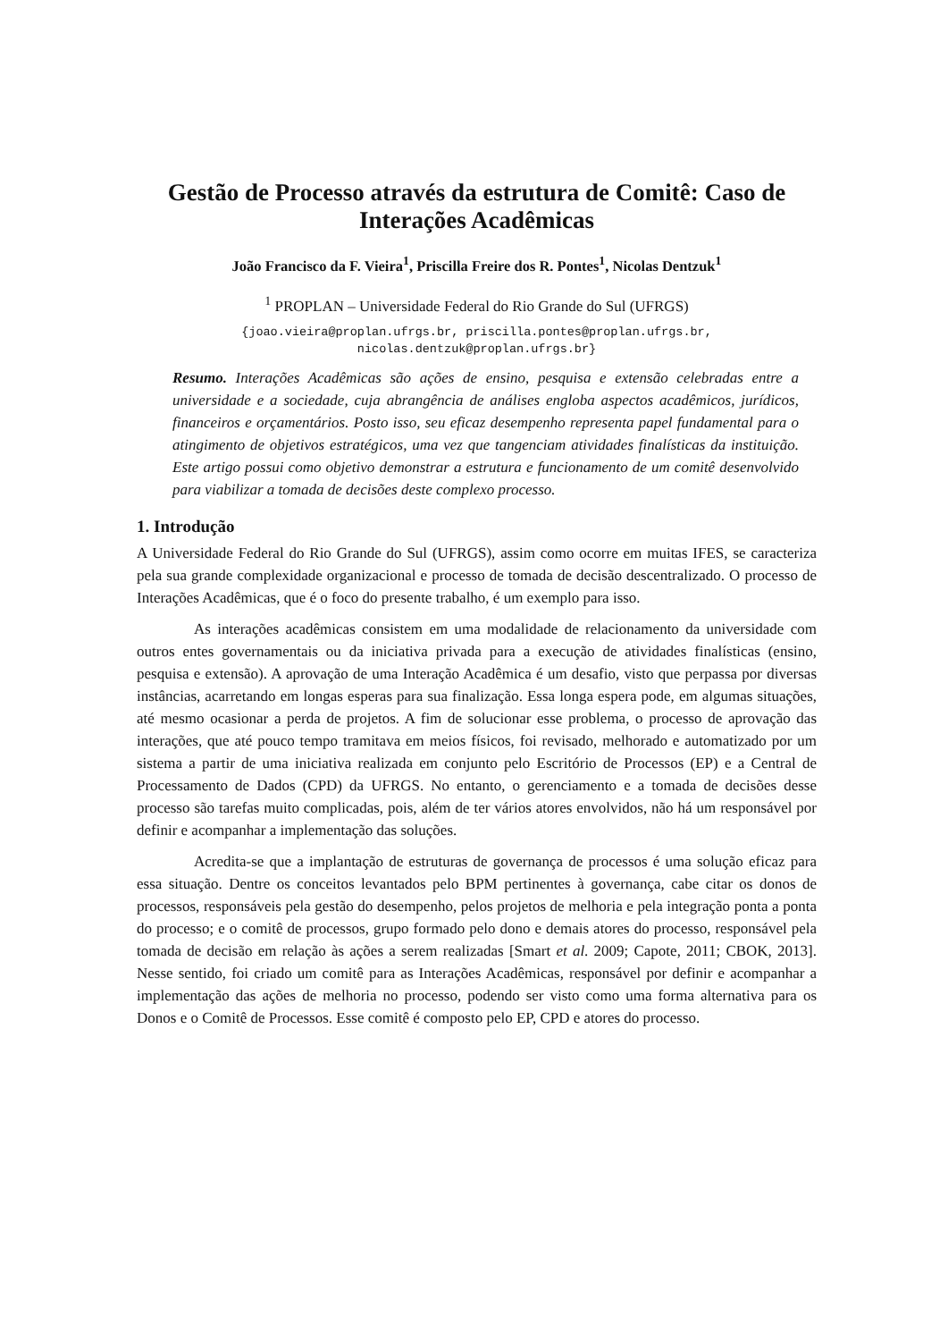Gestão de Processo através da estrutura de Comitê: Caso de Interações Acadêmicas
João Francisco da F. Vieira<sup>1</sup>, Priscilla Freire dos R. Pontes<sup>1</sup>, Nicolas Dentzuk<sup>1</sup>
<sup>1</sup> PROPLAN – Universidade Federal do Rio Grande do Sul (UFRGS)
{joao.vieira@proplan.ufrgs.br, priscilla.pontes@proplan.ufrgs.br,
nicolas.dentzuk@proplan.ufrgs.br}
Resumo. Interações Acadêmicas são ações de ensino, pesquisa e extensão celebradas entre a universidade e a sociedade, cuja abrangência de análises engloba aspectos acadêmicos, jurídicos, financeiros e orçamentários. Posto isso, seu eficaz desempenho representa papel fundamental para o atingimento de objetivos estratégicos, uma vez que tangenciam atividades finalísticas da instituição. Este artigo possui como objetivo demonstrar a estrutura e funcionamento de um comitê desenvolvido para viabilizar a tomada de decisões deste complexo processo.
1. Introdução
A Universidade Federal do Rio Grande do Sul (UFRGS), assim como ocorre em muitas IFES, se caracteriza pela sua grande complexidade organizacional e processo de tomada de decisão descentralizado. O processo de Interações Acadêmicas, que é o foco do presente trabalho, é um exemplo para isso.
As interações acadêmicas consistem em uma modalidade de relacionamento da universidade com outros entes governamentais ou da iniciativa privada para a execução de atividades finalísticas (ensino, pesquisa e extensão). A aprovação de uma Interação Acadêmica é um desafio, visto que perpassa por diversas instâncias, acarretando em longas esperas para sua finalização. Essa longa espera pode, em algumas situações, até mesmo ocasionar a perda de projetos. A fim de solucionar esse problema, o processo de aprovação das interações, que até pouco tempo tramitava em meios físicos, foi revisado, melhorado e automatizado por um sistema a partir de uma iniciativa realizada em conjunto pelo Escritório de Processos (EP) e a Central de Processamento de Dados (CPD) da UFRGS. No entanto, o gerenciamento e a tomada de decisões desse processo são tarefas muito complicadas, pois, além de ter vários atores envolvidos, não há um responsável por definir e acompanhar a implementação das soluções.
Acredita-se que a implantação de estruturas de governança de processos é uma solução eficaz para essa situação. Dentre os conceitos levantados pelo BPM pertinentes à governança, cabe citar os donos de processos, responsáveis pela gestão do desempenho, pelos projetos de melhoria e pela integração ponta a ponta do processo; e o comitê de processos, grupo formado pelo dono e demais atores do processo, responsável pela tomada de decisão em relação às ações a serem realizadas [Smart et al. 2009; Capote, 2011; CBOK, 2013]. Nesse sentido, foi criado um comitê para as Interações Acadêmicas, responsável por definir e acompanhar a implementação das ações de melhoria no processo, podendo ser visto como uma forma alternativa para os Donos e o Comitê de Processos. Esse comitê é composto pelo EP, CPD e atores do processo.